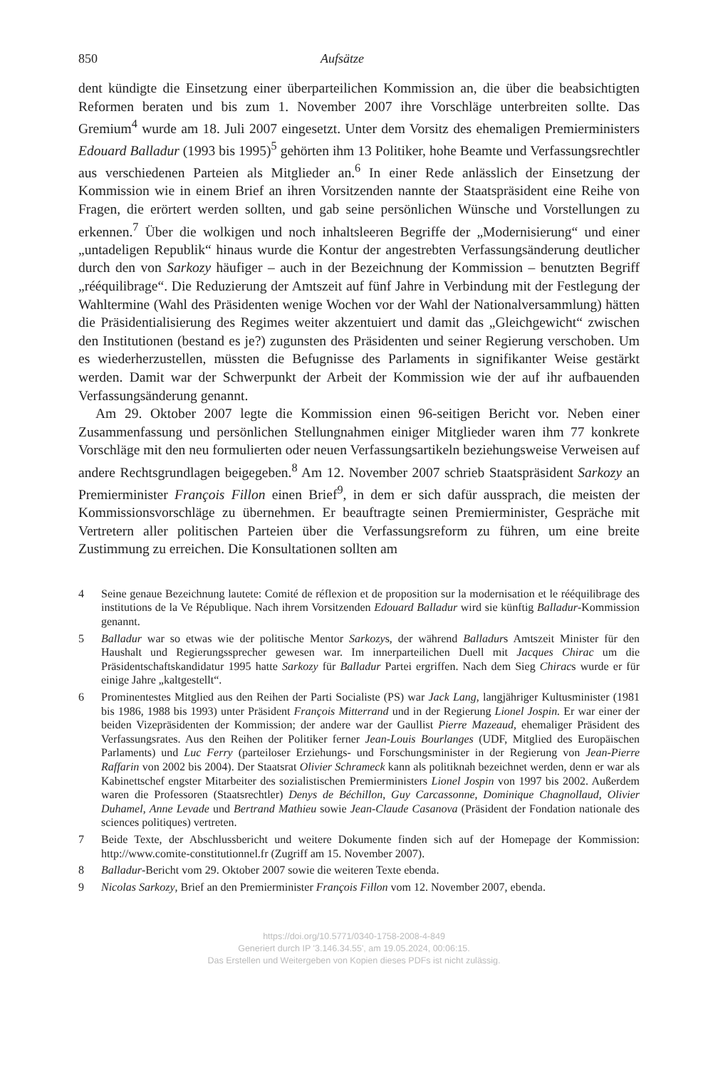850 Aufsätze
dent kündigte die Einsetzung einer überparteilichen Kommission an, die über die beabsichtigten Reformen beraten und bis zum 1. November 2007 ihre Vorschläge unterbreiten sollte. Das Gremium<sup>4</sup> wurde am 18. Juli 2007 eingesetzt. Unter dem Vorsitz des ehemaligen Premierministers Edouard Balladur (1993 bis 1995)<sup>5</sup> gehörten ihm 13 Politiker, hohe Beamte und Verfassungsrechtler aus verschiedenen Parteien als Mitglieder an.<sup>6</sup> In einer Rede anlässlich der Einsetzung der Kommission wie in einem Brief an ihren Vorsitzenden nannte der Staatspräsident eine Reihe von Fragen, die erörtert werden sollten, und gab seine persönlichen Wünsche und Vorstellungen zu erkennen.<sup>7</sup> Über die wolkigen und noch inhaltsleeren Begriffe der „Modernisierung“ und einer „untadeligen Republik“ hinaus wurde die Kontur der angestrebten Verfassungsänderung deutlicher durch den von Sarkozy häufiger – auch in der Bezeichnung der Kommission – benutzten Begriff „rééquilibrage“. Die Reduzierung der Amtszeit auf fünf Jahre in Verbindung mit der Festlegung der Wahltermine (Wahl des Präsidenten wenige Wochen vor der Wahl der Nationalversammlung) hätten die Präsidentialisierung des Regimes weiter akzentuiert und damit das „Gleichgewicht“ zwischen den Institutionen (bestand es je?) zugunsten des Präsidenten und seiner Regierung verschoben. Um es wiederherzustellen, müssten die Befugnisse des Parlaments in signifikanter Weise gestärkt werden. Damit war der Schwerpunkt der Arbeit der Kommission wie der auf ihr aufbauenden Verfassungsänderung genannt.
Am 29. Oktober 2007 legte die Kommission einen 96-seitigen Bericht vor. Neben einer Zusammenfassung und persönlichen Stellungnahmen einiger Mitglieder waren ihm 77 konkrete Vorschläge mit den neu formulierten oder neuen Verfassungsartikeln beziehungsweise Verweisen auf andere Rechtsgrundlagen beigegeben.<sup>8</sup> Am 12. November 2007 schrieb Staatspräsident Sarkozy an Premierminister François Fillon einen Brief<sup>9</sup>, in dem er sich dafür aussprach, die meisten der Kommissionsvorschläge zu übernehmen. Er beauftragte seinen Premierminister, Gespräche mit Vertretern aller politischen Parteien über die Verfassungsreform zu führen, um eine breite Zustimmung zu erreichen. Die Konsultationen sollten am
4 Seine genaue Bezeichnung lautete: Comité de réflexion et de proposition sur la modernisation et le rééquilibrage des institutions de la Ve République. Nach ihrem Vorsitzenden Edouard Balladur wird sie künftig Balladur-Kommission genannt.
5 Balladur war so etwas wie der politische Mentor Sarkozys, der während Balladurs Amtszeit Minister für den Haushalt und Regierungssprecher gewesen war. Im innerparteilichen Duell mit Jacques Chirac um die Präsidentschaftskandidatur 1995 hatte Sarkozy für Balladur Partei ergriffen. Nach dem Sieg Chiracs wurde er für einige Jahre „kaltgestellt“.
6 Prominentestes Mitglied aus den Reihen der Parti Socialiste (PS) war Jack Lang, langjähriger Kultusminister (1981 bis 1986, 1988 bis 1993) unter Präsident François Mitterrand und in der Regierung Lionel Jospin. Er war einer der beiden Vizepräsidenten der Kommission; der andere war der Gaullist Pierre Mazeaud, ehemaliger Präsident des Verfassungsrates. Aus den Reihen der Politiker ferner Jean-Louis Bourlanges (UDF, Mitglied des Europäischen Parlaments) und Luc Ferry (parteiloser Erziehungs- und Forschungsminister in der Regierung von Jean-Pierre Raffarin von 2002 bis 2004). Der Staatsrat Olivier Schrameck kann als politiknah bezeichnet werden, denn er war als Kabinettschef engster Mitarbeiter des sozialistischen Premierministers Lionel Jospin von 1997 bis 2002. Außerdem waren die Professoren (Staatsrechtler) Denys de Béchillon, Guy Carcassonne, Dominique Chagnollaud, Olivier Duhamel, Anne Levade und Bertrand Mathieu sowie Jean-Claude Casanova (Präsident der Fondation nationale des sciences politiques) vertreten.
7 Beide Texte, der Abschlussbericht und weitere Dokumente finden sich auf der Homepage der Kommission: http://www.comite-constitutionnel.fr (Zugriff am 15. November 2007).
8 Balladur-Bericht vom 29. Oktober 2007 sowie die weiteren Texte ebenda.
9 Nicolas Sarkozy, Brief an den Premierminister François Fillon vom 12. November 2007, ebenda.
https://doi.org/10.5771/0340-1758-2008-4-849
Generiert durch IP '3.146.34.55', am 19.05.2024, 00:06:15.
Das Erstellen und Weitergeben von Kopien dieses PDFs ist nicht zulässig.